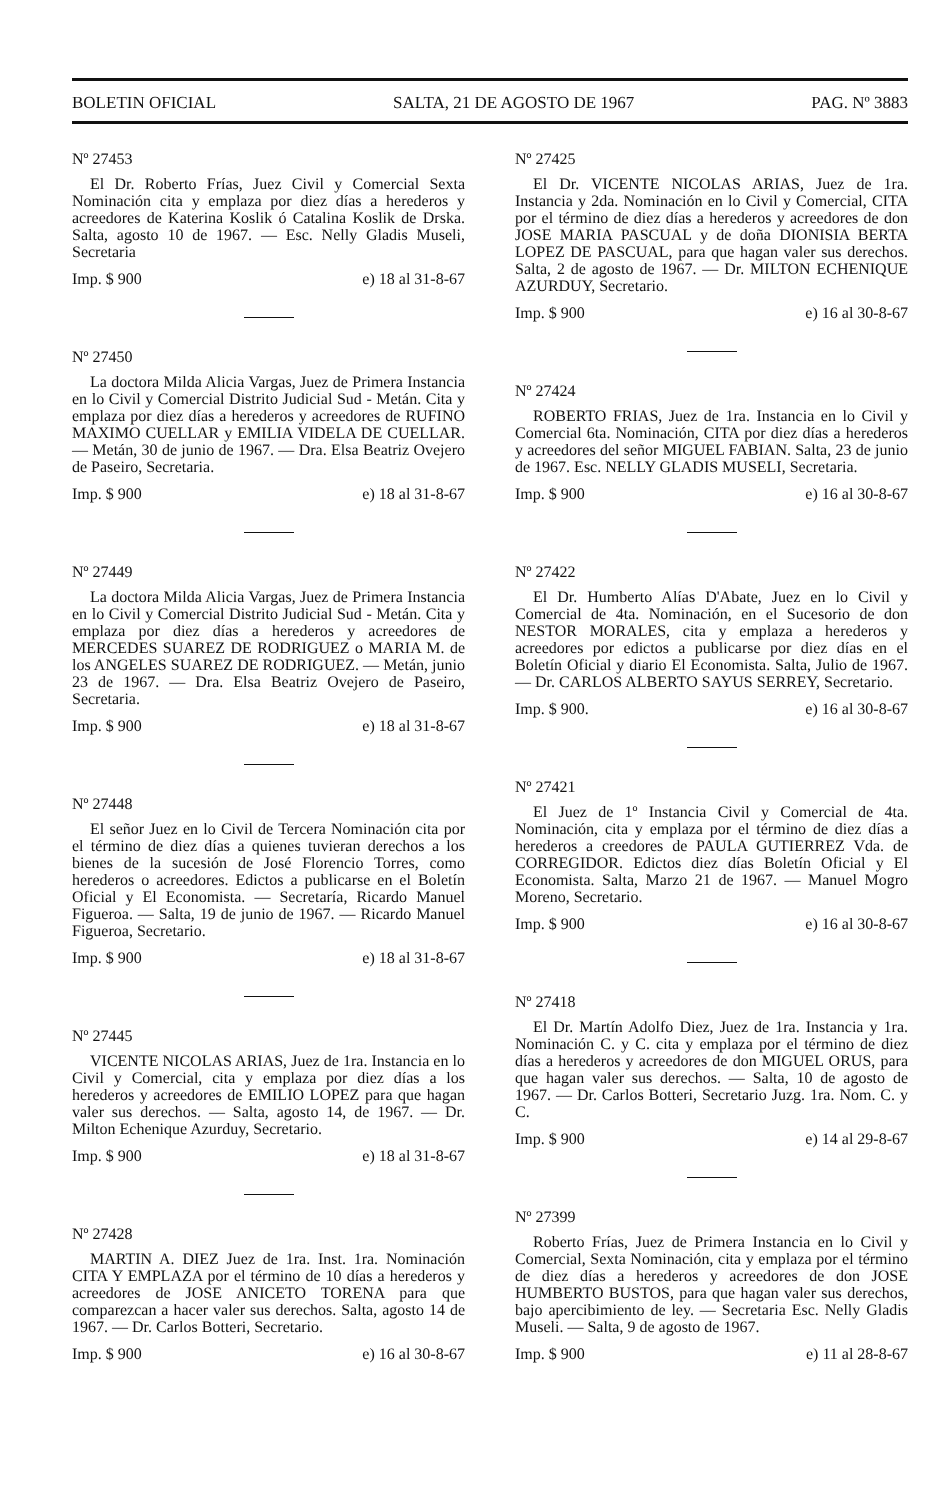BOLETIN OFICIAL SALTA, 21 DE AGOSTO DE 1967 PAG. Nº 3883
Nº 27453
El Dr. Roberto Frías, Juez Civil y Comercial Sexta Nominación cita y emplaza por diez días a herederos y acreedores de Katerina Koslik ó Catalina Koslik de Drska. Salta, agosto 10 de 1967. — Esc. Nelly Gladis Museli, Secretaria
Imp. $ 900 e) 18 al 31-8-67
Nº 27450
La doctora Milda Alicia Vargas, Juez de Primera Instancia en lo Civil y Comercial Distrito Judicial Sud - Metán. Cita y emplaza por diez días a herederos y acreedores de RUFINO MAXIMO CUELLAR y EMILIA VIDELA DE CUELLAR. — Metán, 30 de junio de 1967. — Dra. Elsa Beatriz Ovejero de Paseiro, Secretaria.
Imp. $ 900 e) 18 al 31-8-67
Nº 27449
La doctora Milda Alicia Vargas, Juez de Primera Instancia en lo Civil y Comercial Distrito Judicial Sud - Metán. Cita y emplaza por diez días a herederos y acreedores de MERCEDES SUAREZ DE RODRIGUEZ o MARIA M. de los ANGELES SUAREZ DE RODRIGUEZ. — Metán, junio 23 de 1967. — Dra. Elsa Beatriz Ovejero de Paseiro, Secretaria.
Imp. $ 900 e) 18 al 31-8-67
Nº 27448
El señor Juez en lo Civil de Tercera Nominación cita por el término de diez días a quienes tuvieran derechos a los bienes de la sucesión de José Florencio Torres, como herederos o acreedores. Edictos a publicarse en el Boletín Oficial y El Economista. — Secretaría, Ricardo Manuel Figueroa. — Salta, 19 de junio de 1967. — Ricardo Manuel Figueroa, Secretario.
Imp. $ 900 e) 18 al 31-8-67
Nº 27445
VICENTE NICOLAS ARIAS, Juez de 1ra. Instancia en lo Civil y Comercial, cita y emplaza por diez días a los herederos y acreedores de EMILIO LOPEZ para que hagan valer sus derechos. — Salta, agosto 14, de 1967. — Dr. Milton Echenique Azurduy, Secretario.
Imp. $ 900 e) 18 al 31-8-67
Nº 27428
MARTIN A. DIEZ Juez de 1ra. Inst. 1ra. Nominación CITA Y EMPLAZA por el término de 10 días a herederos y acreedores de JOSE ANICETO TORENA para que comparezcan a hacer valer sus derechos. Salta, agosto 14 de 1967. — Dr. Carlos Botteri, Secretario.
Imp. $ 900 e) 16 al 30-8-67
Nº 27425
El Dr. VICENTE NICOLAS ARIAS, Juez de 1ra. Instancia y 2da. Nominación en lo Civil y Comercial, CITA por el término de diez días a herederos y acreedores de don JOSE MARIA PASCUAL y de doña DIONISIA BERTA LOPEZ DE PASCUAL, para que hagan valer sus derechos. Salta, 2 de agosto de 1967. — Dr. MILTON ECHENIQUE AZURDUY, Secretario.
Imp. $ 900 e) 16 al 30-8-67
Nº 27424
ROBERTO FRIAS, Juez de 1ra. Instancia en lo Civil y Comercial 6ta. Nominación, CITA por diez días a herederos y acreedores del señor MIGUEL FABIAN. Salta, 23 de junio de 1967. Esc. NELLY GLADIS MUSELI, Secretaria.
Imp. $ 900 e) 16 al 30-8-67
Nº 27422
El Dr. Humberto Alías D'Abate, Juez en lo Civil y Comercial de 4ta. Nominación, en el Sucesorio de don NESTOR MORALES, cita y emplaza a herederos y acreedores por edictos a publicarse por diez días en el Boletín Oficial y diario El Economista. Salta, Julio de 1967. — Dr. CARLOS ALBERTO SAYUS SERREY, Secretario.
Imp. $ 900. e) 16 al 30-8-67
Nº 27421
El Juez de 1º Instancia Civil y Comercial de 4ta. Nominación, cita y emplaza por el término de diez días a herederos a creedores de PAULA GUTIERREZ Vda. de CORREGIDOR. Edictos diez días Boletín Oficial y El Economista. Salta, Marzo 21 de 1967. — Manuel Mogro Moreno, Secretario.
Imp. $ 900 e) 16 al 30-8-67
Nº 27418
El Dr. Martín Adolfo Diez, Juez de 1ra. Instancia y 1ra. Nominación C. y C. cita y emplaza por el término de diez días a herederos y acreedores de don MIGUEL ORUS, para que hagan valer sus derechos. — Salta, 10 de agosto de 1967. — Dr. Carlos Botteri, Secretario Juzg. 1ra. Nom. C. y C.
Imp. $ 900 e) 14 al 29-8-67
Nº 27399
Roberto Frías, Juez de Primera Instancia en lo Civil y Comercial, Sexta Nominación, cita y emplaza por el término de diez días a herederos y acreedores de don JOSE HUMBERTO BUSTOS, para que hagan valer sus derechos, bajo apercibimiento de ley. — Secretaria Esc. Nelly Gladis Museli. — Salta, 9 de agosto de 1967.
Imp. $ 900 e) 11 al 28-8-67